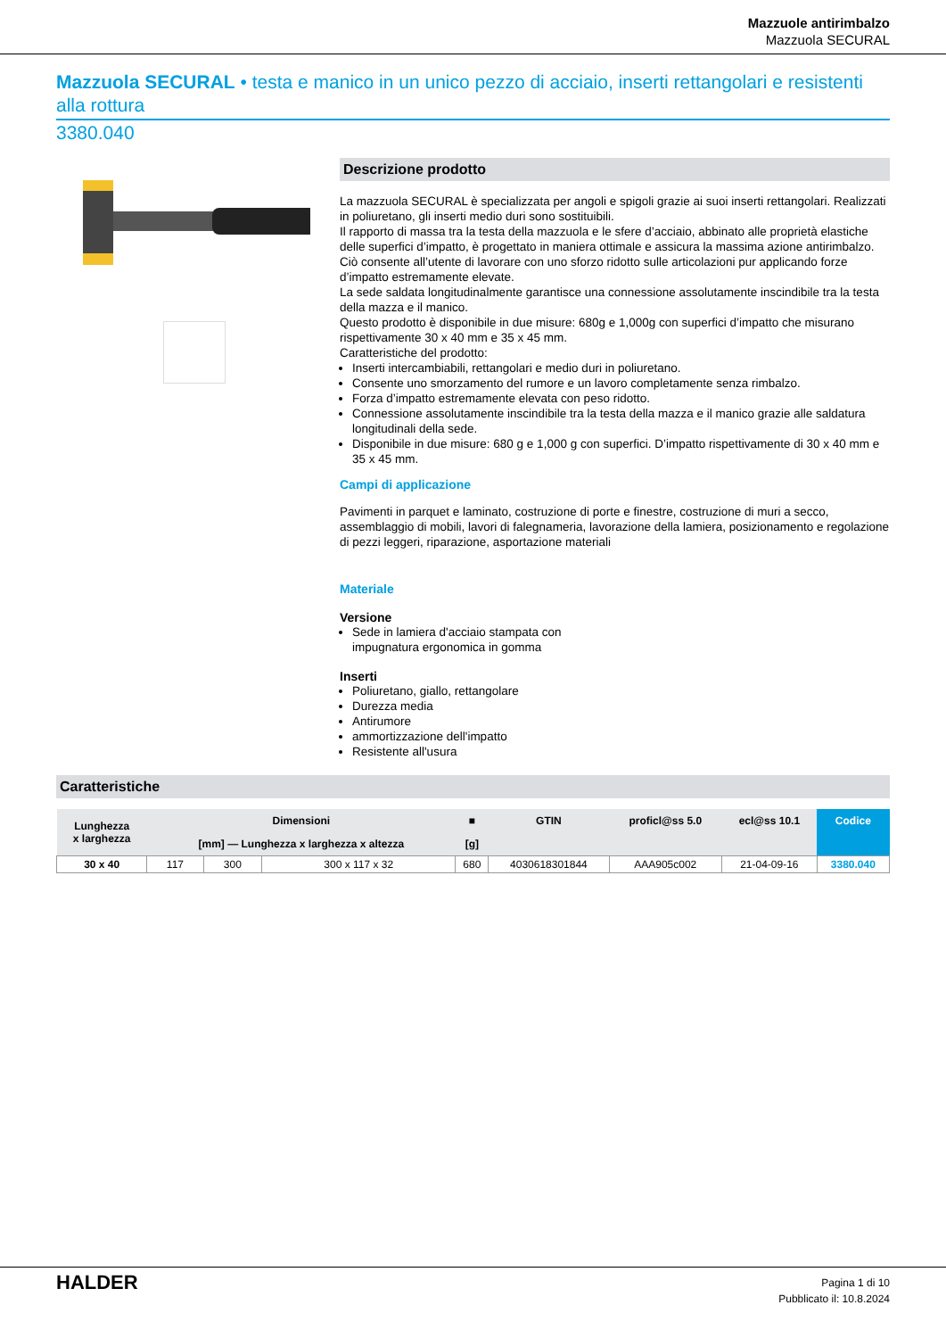Mazzuole antirimbalzo
Mazzuola SECURAL
Mazzuola SECURAL • testa e manico in un unico pezzo di acciaio, inserti rettangolari e resistenti alla rottura
3380.040
Descrizione prodotto
La mazzuola SECURAL è specializzata per angoli e spigoli grazie ai suoi inserti rettangolari. Realizzati in poliuretano, gli inserti medio duri sono sostituibili.
Il rapporto di massa tra la testa della mazzuola e le sfere d’acciaio, abbinato alle proprietà elastiche delle superfici d’impatto, è progettato in maniera ottimale e assicura la massima azione antirimbalzo. Ciò consente all’utente di lavorare con uno sforzo ridotto sulle articolazioni pur applicando forze d’impatto estremamente elevate.
La sede saldata longitudinalmente garantisce una connessione assolutamente inscindibile tra la testa della mazza e il manico.
Questo prodotto è disponibile in due misure: 680g e 1,000g con superfici d’impatto che misurano rispettivamente 30 x 40 mm e 35 x 45 mm.
Caratteristiche del prodotto:
Inserti intercambiabili, rettangolari e medio duri in poliuretano.
Consente uno smorzamento del rumore e un lavoro completamente senza rimbalzo.
Forza d’impatto estremamente elevata con peso ridotto.
Connessione assolutamente inscindibile tra la testa della mazza e il manico grazie alle saldatura longitudinali della sede.
Disponibile in due misure: 680 g e 1,000 g con superfici. D’impatto rispettivamente di 30 x 40 mm e 35 x 45 mm.
Campi di applicazione
Pavimenti in parquet e laminato, costruzione di porte e finestre, costruzione di muri a secco, assemblaggio di mobili, lavori di falegnameria, lavorazione della lamiera, posizionamento e regolazione di pezzi leggeri, riparazione, asportazione materiali
Materiale
Versione
Sede in lamiera d'acciaio stampata con
impugnatura ergonomica in gomma
Inserti
Poliuretano, giallo, rettangolare
Durezza media
Antirumore
ammortizzazione dell'impatto
Resistente all'usura
Caratteristiche
| Lunghezza x larghezza | Dimensioni | | | ■ | GTIN | proficl@ss 5.0 | ecl@ss 10.1 | Codice |
| --- | --- | --- | --- | --- | --- | --- | --- | --- |
| | [mm] — Lunghezza x larghezza x altezza | | | [g] | | | | |
| 30 x 40 | 117 | 300 | 300 x 117 x 32 | 680 | 4030618301844 | AAA905c002 | 21-04-09-16 | 3380.040 |
HALDER
Pagina 1 di 10
Pubblicato il: 10.8.2024